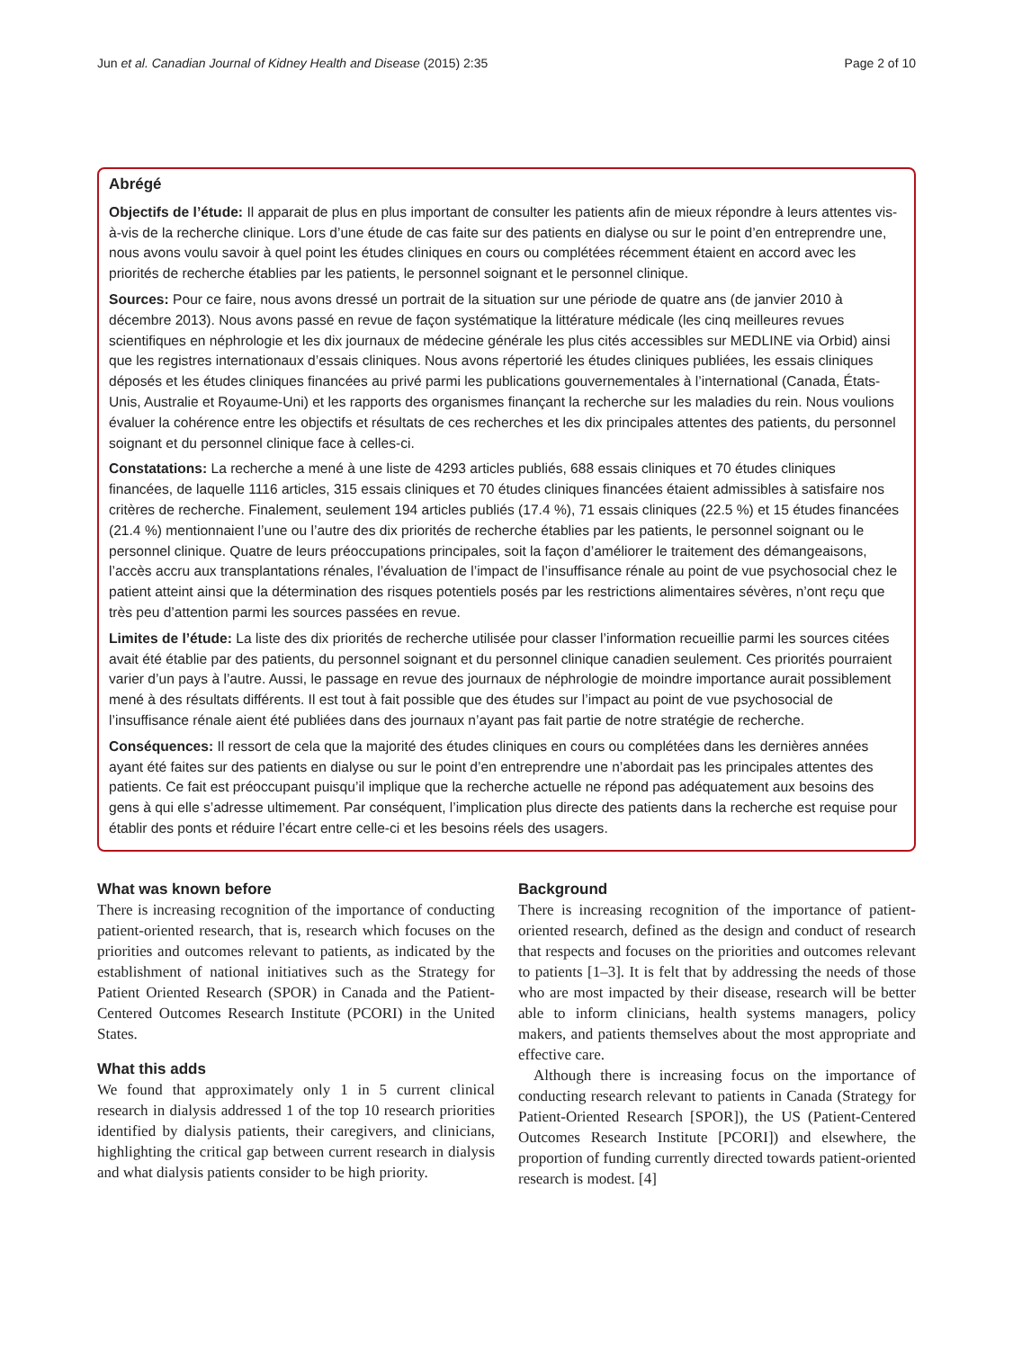Jun et al. Canadian Journal of Kidney Health and Disease (2015) 2:35 Page 2 of 10
Abrégé
Objectifs de l’étude: Il apparait de plus en plus important de consulter les patients afin de mieux répondre à leurs attentes vis-à-vis de la recherche clinique. Lors d’une étude de cas faite sur des patients en dialyse ou sur le point d’en entreprendre une, nous avons voulu savoir à quel point les études cliniques en cours ou complétées récemment étaient en accord avec les priorités de recherche établies par les patients, le personnel soignant et le personnel clinique.
Sources: Pour ce faire, nous avons dressé un portrait de la situation sur une période de quatre ans (de janvier 2010 à décembre 2013). Nous avons passé en revue de façon systématique la littérature médicale (les cinq meilleures revues scientifiques en néphrologie et les dix journaux de médecine générale les plus cités accessibles sur MEDLINE via Orbid) ainsi que les registres internationaux d’essais cliniques. Nous avons répertorié les études cliniques publiées, les essais cliniques déposés et les études cliniques financées au privé parmi les publications gouvernementales à l’international (Canada, États-Unis, Australie et Royaume-Uni) et les rapports des organismes finançant la recherche sur les maladies du rein. Nous voulions évaluer la cohérence entre les objectifs et résultats de ces recherches et les dix principales attentes des patients, du personnel soignant et du personnel clinique face à celles-ci.
Constatations: La recherche a mené à une liste de 4293 articles publiés, 688 essais cliniques et 70 études cliniques financées, de laquelle 1116 articles, 315 essais cliniques et 70 études cliniques financées étaient admissibles à satisfaire nos critères de recherche. Finalement, seulement 194 articles publiés (17.4 %), 71 essais cliniques (22.5 %) et 15 études financées (21.4 %) mentionnaient l’une ou l’autre des dix priorités de recherche établies par les patients, le personnel soignant ou le personnel clinique. Quatre de leurs préoccupations principales, soit la façon d’améliorer le traitement des démangeaisons, l’accès accru aux transplantations rénales, l’évaluation de l’impact de l’insuffisance rénale au point de vue psychosocial chez le patient atteint ainsi que la détermination des risques potentiels posés par les restrictions alimentaires sévères, n’ont reçu que très peu d’attention parmi les sources passées en revue.
Limites de l’étude: La liste des dix priorités de recherche utilisée pour classer l’information recueillie parmi les sources citées avait été établie par des patients, du personnel soignant et du personnel clinique canadien seulement. Ces priorités pourraient varier d’un pays à l’autre. Aussi, le passage en revue des journaux de néphrologie de moindre importance aurait possiblement mené à des résultats différents. Il est tout à fait possible que des études sur l’impact au point de vue psychosocial de l’insuffisance rénale aient été publiées dans des journaux n’ayant pas fait partie de notre stratégie de recherche.
Conséquences: Il ressort de cela que la majorité des études cliniques en cours ou complétées dans les dernières années ayant été faites sur des patients en dialyse ou sur le point d’en entreprendre une n’abordait pas les principales attentes des patients. Ce fait est préoccupant puisqu’il implique que la recherche actuelle ne répond pas adéquatement aux besoins des gens à qui elle s’adresse ultimement. Par conséquent, l’implication plus directe des patients dans la recherche est requise pour établir des ponts et réduire l’écart entre celle-ci et les besoins réels des usagers.
What was known before
There is increasing recognition of the importance of conducting patient-oriented research, that is, research which focuses on the priorities and outcomes relevant to patients, as indicated by the establishment of national initiatives such as the Strategy for Patient Oriented Research (SPOR) in Canada and the Patient-Centered Outcomes Research Institute (PCORI) in the United States.
What this adds
We found that approximately only 1 in 5 current clinical research in dialysis addressed 1 of the top 10 research priorities identified by dialysis patients, their caregivers, and clinicians, highlighting the critical gap between current research in dialysis and what dialysis patients consider to be high priority.
Background
There is increasing recognition of the importance of patient-oriented research, defined as the design and conduct of research that respects and focuses on the priorities and outcomes relevant to patients [1–3]. It is felt that by addressing the needs of those who are most impacted by their disease, research will be better able to inform clinicians, health systems managers, policy makers, and patients themselves about the most appropriate and effective care.
Although there is increasing focus on the importance of conducting research relevant to patients in Canada (Strategy for Patient-Oriented Research [SPOR]), the US (Patient-Centered Outcomes Research Institute [PCORI]) and elsewhere, the proportion of funding currently directed towards patient-oriented research is modest. [4]